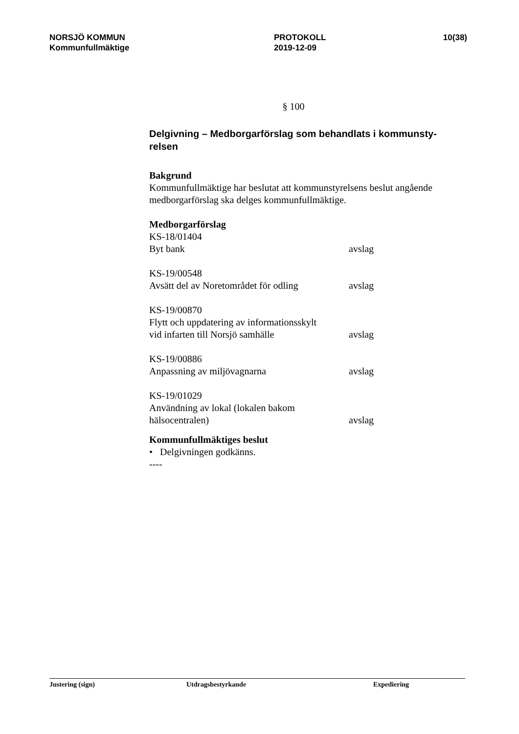NORSJÖ KOMMUN
Kommunfullmäktige
PROTOKOLL
2019-12-09
10(38)
§ 100
Delgivning – Medborgarförslag som behandlats i kommunsty-
relsen
Bakgrund
Kommunfullmäktige har beslutat att kommunstyrelsens beslut angående medborgarförslag ska delges kommunfullmäktige.
Medborgarförslag
KS-18/01404
Byt bank avslag
KS-19/00548
Avsätt del av Noretområdet för odling avslag
KS-19/00870
Flytt och uppdatering av informationsskylt
vid infarten till Norsjö samhälle avslag
KS-19/00886
Anpassning av miljövagnarna avslag
KS-19/01029
Användning av lokal (lokalen bakom
hälsocentralen) avslag
Kommunfullmäktiges beslut
• Delgivningen godkänns.
----
Justering (sign) Utdragsbestyrkande Expediering